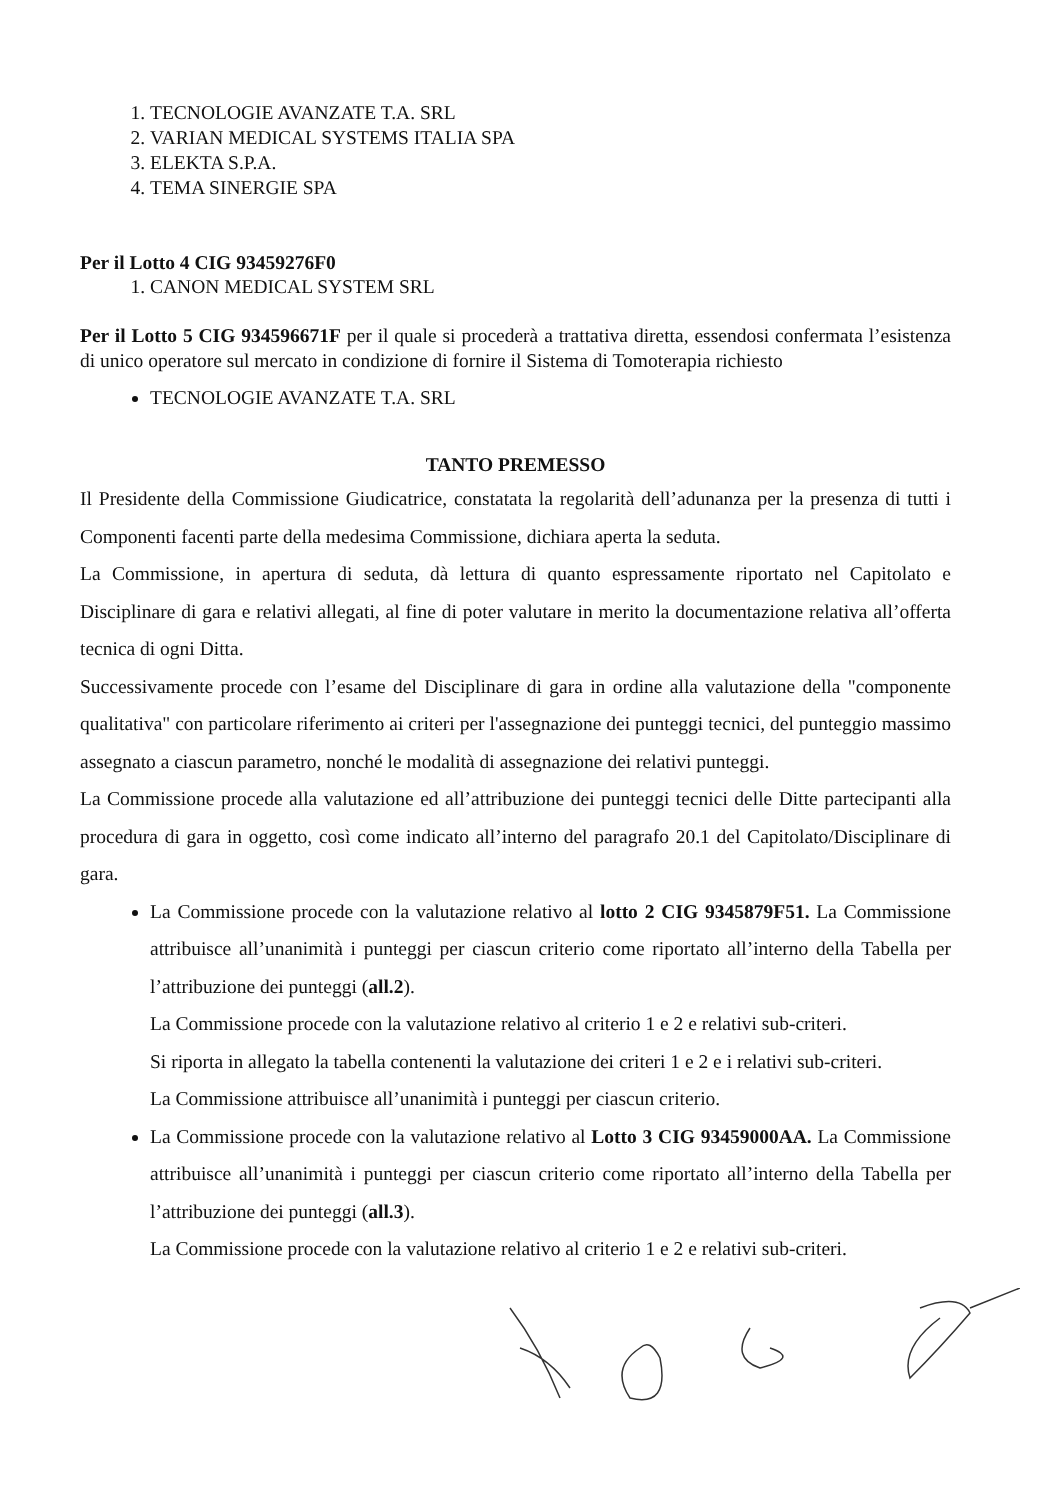1. TECNOLOGIE AVANZATE T.A. SRL
2. VARIAN MEDICAL SYSTEMS ITALIA SPA
3. ELEKTA S.P.A.
4. TEMA SINERGIE SPA
Per il Lotto 4 CIG 93459276F0
1. CANON MEDICAL SYSTEM SRL
Per il Lotto 5 CIG 934596671F per il quale si procederà a trattativa diretta, essendosi confermata l’esistenza di unico operatore sul mercato in condizione di fornire il Sistema di Tomoterapia richiesto
TECNOLOGIE AVANZATE T.A. SRL
TANTO PREMESSO
Il Presidente della Commissione Giudicatrice, constatata la regolarità dell’adunanza per la presenza di tutti i Componenti facenti parte della medesima Commissione, dichiara aperta la seduta.
La Commissione, in apertura di seduta, dà lettura di quanto espressamente riportato nel Capitolato e Disciplinare di gara e relativi allegati, al fine di poter valutare in merito la documentazione relativa all’offerta tecnica di ogni Ditta.
Successivamente procede con l’esame del Disciplinare di gara in ordine alla valutazione della "componente qualitativa" con particolare riferimento ai criteri per l'assegnazione dei punteggi tecnici, del punteggio massimo assegnato a ciascun parametro, nonché le modalità di assegnazione dei relativi punteggi.
La Commissione procede alla valutazione ed all’attribuzione dei punteggi tecnici delle Ditte partecipanti alla procedura di gara in oggetto, così come indicato all’interno del paragrafo 20.1 del Capitolato/Disciplinare di gara.
La Commissione procede con la valutazione relativo al lotto 2 CIG 9345879F51. La Commissione attribuisce all’unanimità i punteggi per ciascun criterio come riportato all’interno della Tabella per l’attribuzione dei punteggi (all.2).
La Commissione procede con la valutazione relativo al criterio 1 e 2 e relativi sub-criteri.
Si riporta in allegato la tabella contenenti la valutazione dei criteri 1 e 2 e i relativi sub-criteri.
La Commissione attribuisce all’unanimità i punteggi per ciascun criterio.
La Commissione procede con la valutazione relativo al Lotto 3 CIG 93459000AA. La Commissione attribuisce all’unanimità i punteggi per ciascun criterio come riportato all’interno della Tabella per l’attribuzione dei punteggi (all.3).
La Commissione procede con la valutazione relativo al criterio 1 e 2 e relativi sub-criteri.